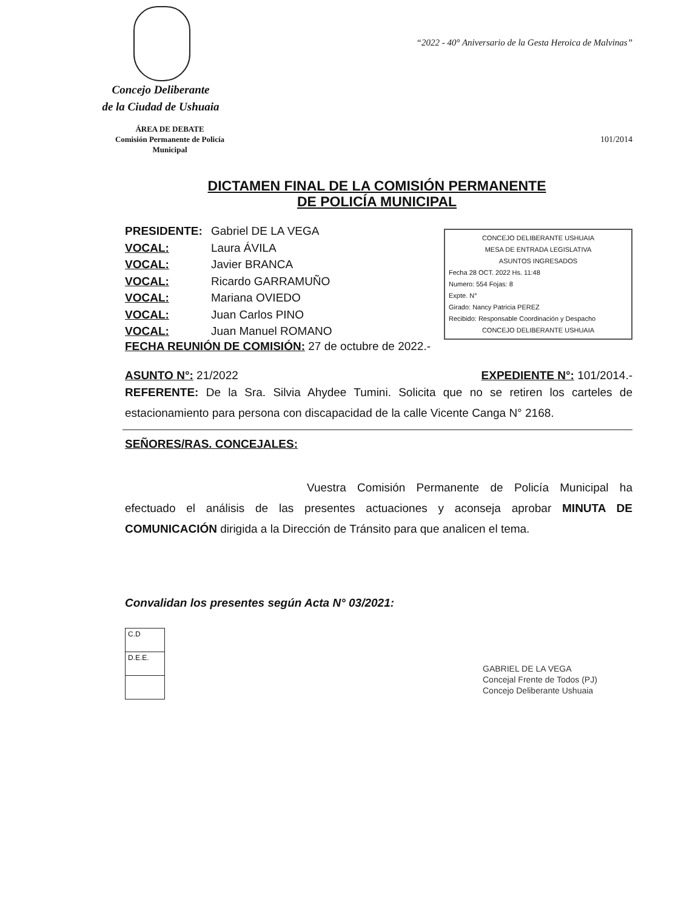“2022 - 40° Aniversario de la Gesta Heroica de Malvinas”
Concejo Deliberante
de la Ciudad de Ushuaia
ÁREA DE DEBATE
Comisión Permanente de Policía Municipal
101/2014
DICTAMEN FINAL DE LA COMISIÓN PERMANENTE
DE POLICÍA MUNICIPAL
| PRESIDENTE: | Gabriel DE LA VEGA |
| VOCAL: | Laura ÁVILA |
| VOCAL: | Javier BRANCA |
| VOCAL: | Ricardo GARRAMUÑO |
| VOCAL: | Mariana OVIEDO |
| VOCAL: | Juan Carlos PINO |
| VOCAL: | Juan Manuel ROMANO |
CONCEJO DELIBERANTE USHUAIA
MESA DE ENTRADA LEGISLATIVA
ASUNTOS INGRESADOS
Fecha 28 OCT. 2022 Hs. 11:48
Numero: 554 Fojas: 8
Expte. N°
Girado: Nancy Patricia PEREZ
Recibido: Responsable Coordinación y Despacho
CONCEJO DELIBERANTE USHUAIA
FECHA REUNIÓN DE COMISIÓN: 27 de octubre de 2022.-
ASUNTO N°: 21/2022 EXPEDIENTE N°: 101/2014.-
REFERENTE: De la Sra. Silvia Ahydee Tumini. Solicita que no se retiren los carteles de estacionamiento para persona con discapacidad de la calle Vicente Canga N° 2168.
SEÑORES/RAS. CONCEJALES:
Vuestra Comisión Permanente de Policía Municipal ha efectuado el análisis de las presentes actuaciones y aconseja aprobar MINUTA DE COMUNICACIÓN dirigida a la Dirección de Tránsito para que analicen el tema.
Convalidan los presentes según Acta N° 03/2021:
| C.D |
| D.E.E. |
GABRIEL DE LA VEGA
Concejal Frente de Todos (PJ)
Concejo Deliberante Ushuaia